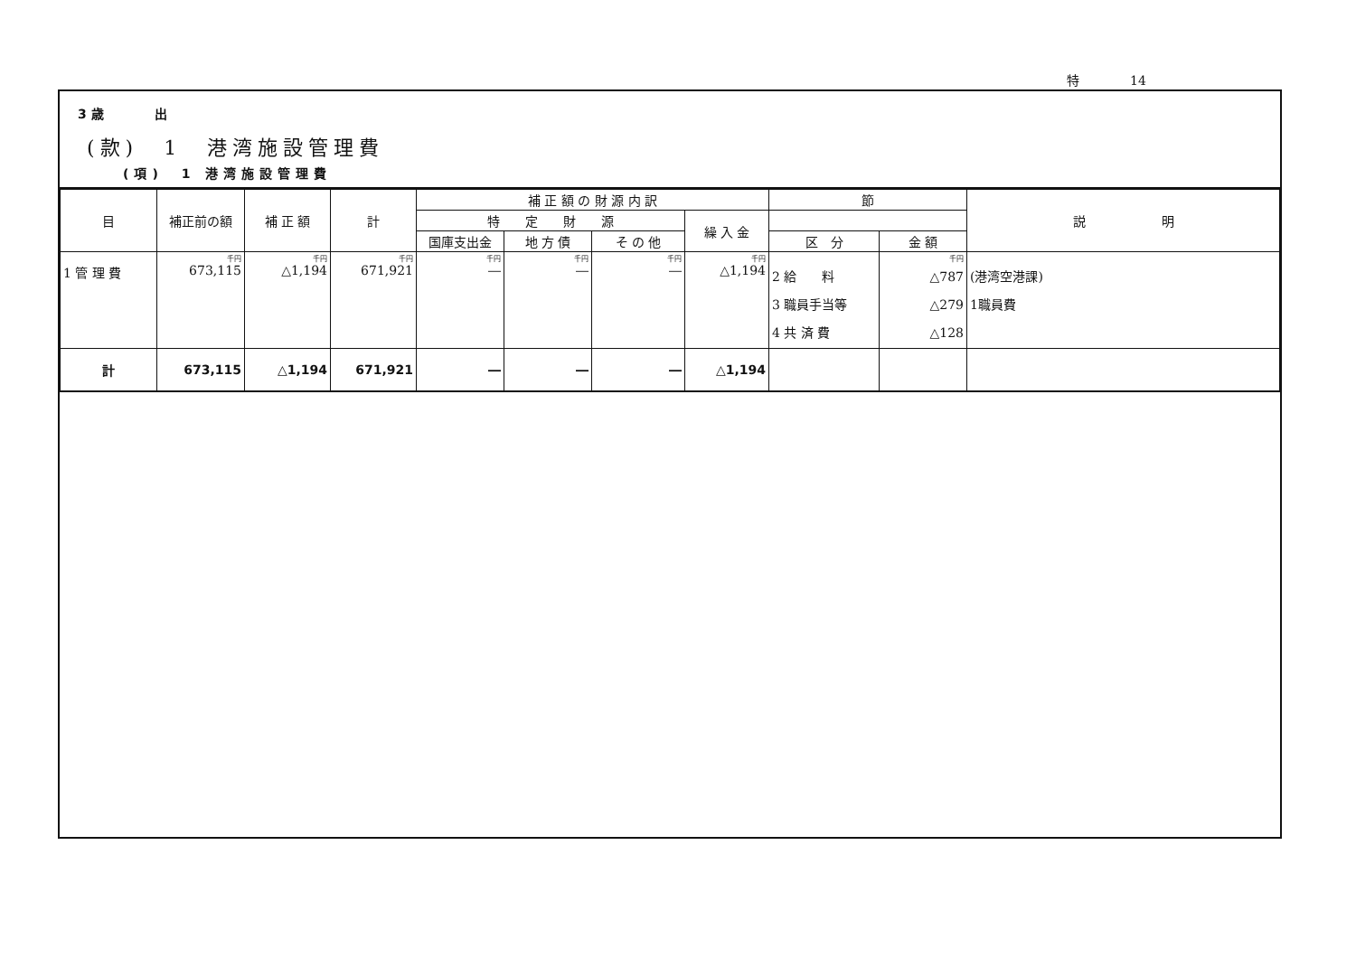特　　　　14
3 歳　　　　出
(款)　1　港湾施設管理費
(項)　1 港湾施設管理費
| 目 | 補正前の額 | 補 正 額 | 計 | 補 正 額 の 財 源 内 訳 | | | | 節 | | 説 明 |
| --- | --- | --- | --- | --- | --- | --- | --- | --- | --- | --- |
| | | | | 特 定 財 源 | | | 繰 入 金 | | | |
| | | | | 国庫支出金 | 地 方 債 | そ の 他 | | 区 分 | 金 額 | |
| 1 管 理 費 | 千円 673,115 | 千円 △1,194 | 千円 671,921 | 千円 ― | 千円 ― | 千円 ― | 千円 △1,194 | 2 給 料 3 職員手当等 4 共 済 費 | 千円 △787 △279 △128 | (港湾空港課) 1職員費 |
| 計 | 673,115 | △1,194 | 671,921 | ― | ― | ― | △1,194 | | | |